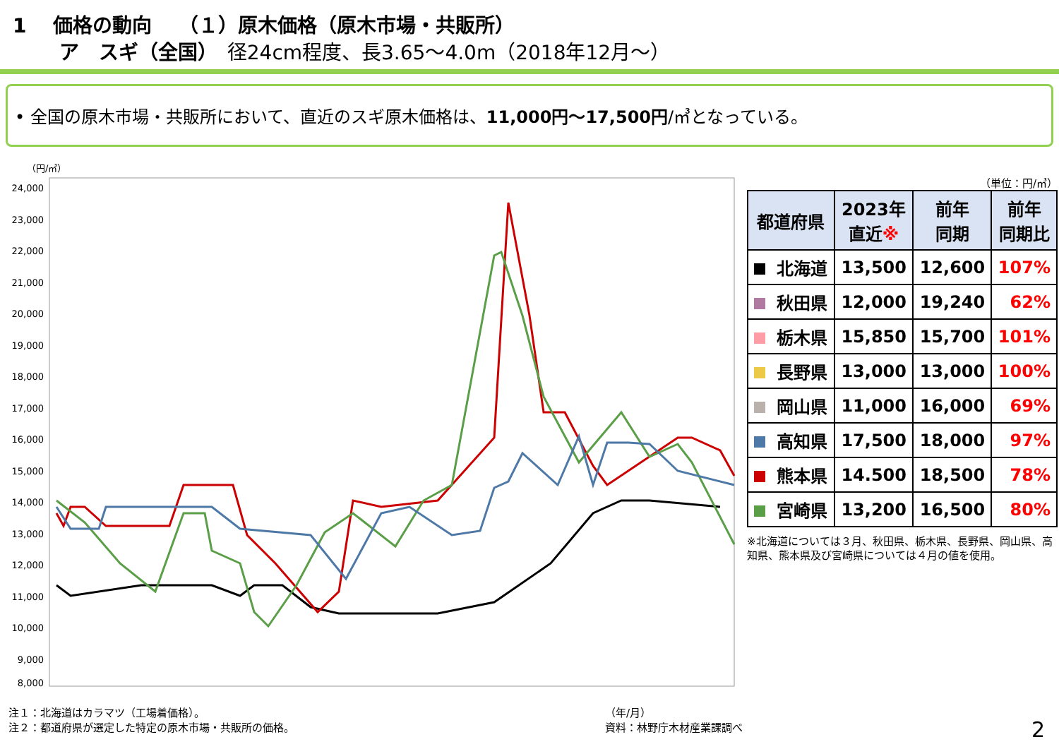1　 価格の動向　 （１）原木価格（原木市場・共販所）
　　 ア　スギ（全国）　径24cm程度、長3.65～4.0m（2018年12月～）
• 全国の原木市場・共販所において、直近のスギ原木価格は、11,000円～17,500円/㎥となっている。
（円/㎥）
24,000
23,000
22,000
21,000
20,000
19,000
18,000
17,000
16,000
15,000
14,000
13,000
12,000
11,000
10,000
9,000
8,000
（単位：円/㎥）
| 都道府県 | 2023年 直近 ※ | 前年 同期 | 前年 同期比 |
| --- | --- | --- | --- |
| 北海道 | 13,500 | 12,600 | 107% |
| 秋田県 | 12,000 | 19,240 | 62% |
| 栃木県 | 15,850 | 15,700 | 101% |
| 長野県 | 13,000 | 13,000 | 100% |
| 岡山県 | 11,000 | 16,000 | 69% |
| 高知県 | 17,500 | 18,000 | 97% |
| 熊本県 | 14.500 | 18,500 | 78% |
| 宮崎県 | 13,200 | 16,500 | 80% |
※北海道については３月、秋田県、栃木県、長野県、岡山県、高知県、熊本県及び宮崎県については４月の値を使用。
（年/月）
資料：林野庁木材産業課調べ 注１：北海道はカラマツ（工場着価格）。
注２：都道府県が選定した特定の原木市場・共販所の価格。
2